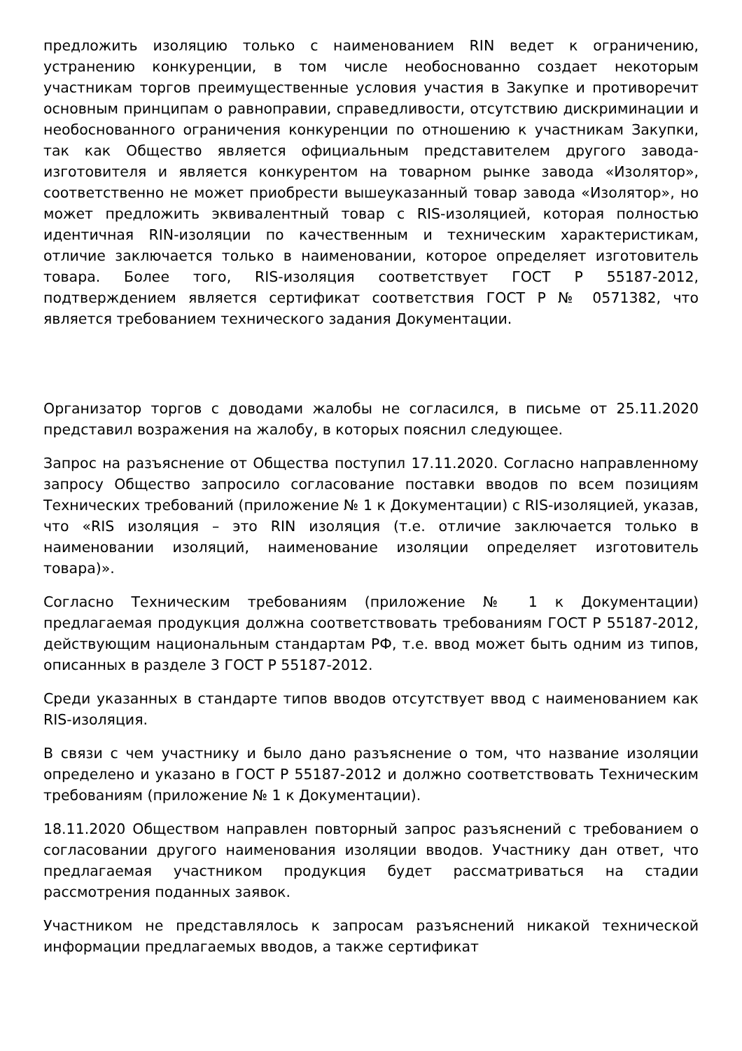предложить изоляцию только с наименованием RIN ведет к ограничению, устранению конкуренции, в том числе необоснованно создает некоторым участникам торгов преимущественные условия участия в Закупке и противоречит основным принципам о равноправии, справедливости, отсутствию дискриминации и необоснованного ограничения конкуренции по отношению к участникам Закупки, так как Общество является официальным представителем другого завода-изготовителя и является конкурентом на товарном рынке завода «Изолятор», соответственно не может приобрести вышеуказанный товар завода «Изолятор», но может предложить эквивалентный товар с RIS-изоляцией, которая полностью идентичная RIN-изоляции по качественным и техническим характеристикам, отличие заключается только в наименовании, которое определяет изготовитель товара. Более того, RIS-изоляция соответствует ГОСТ Р 55187-2012, подтверждением является сертификат соответствия ГОСТ Р № 0571382, что является требованием технического задания Документации.
Организатор торгов с доводами жалобы не согласился, в письме от 25.11.2020 представил возражения на жалобу, в которых пояснил следующее.
Запрос на разъяснение от Общества поступил 17.11.2020. Согласно направленному запросу Общество запросило согласование поставки вводов по всем позициям Технических требований (приложение № 1 к Документации) с RIS-изоляцией, указав, что «RIS изоляция – это RIN изоляция (т.е. отличие заключается только в наименовании изоляций, наименование изоляции определяет изготовитель товара)».
Согласно Техническим требованиям (приложение № 1 к Документации) предлагаемая продукция должна соответствовать требованиям ГОСТ Р 55187-2012, действующим национальным стандартам РФ, т.е. ввод может быть одним из типов, описанных в разделе 3 ГОСТ Р 55187-2012.
Среди указанных в стандарте типов вводов отсутствует ввод с наименованием как RIS-изоляция.
В связи с чем участнику и было дано разъяснение о том, что название изоляции определено и указано в ГОСТ Р 55187-2012 и должно соответствовать Техническим требованиям (приложение № 1 к Документации).
18.11.2020 Обществом направлен повторный запрос разъяснений с требованием о согласовании другого наименования изоляции вводов. Участнику дан ответ, что предлагаемая участником продукция будет рассматриваться на стадии рассмотрения поданных заявок.
Участником не представлялось к запросам разъяснений никакой технической информации предлагаемых вводов, а также сертификат